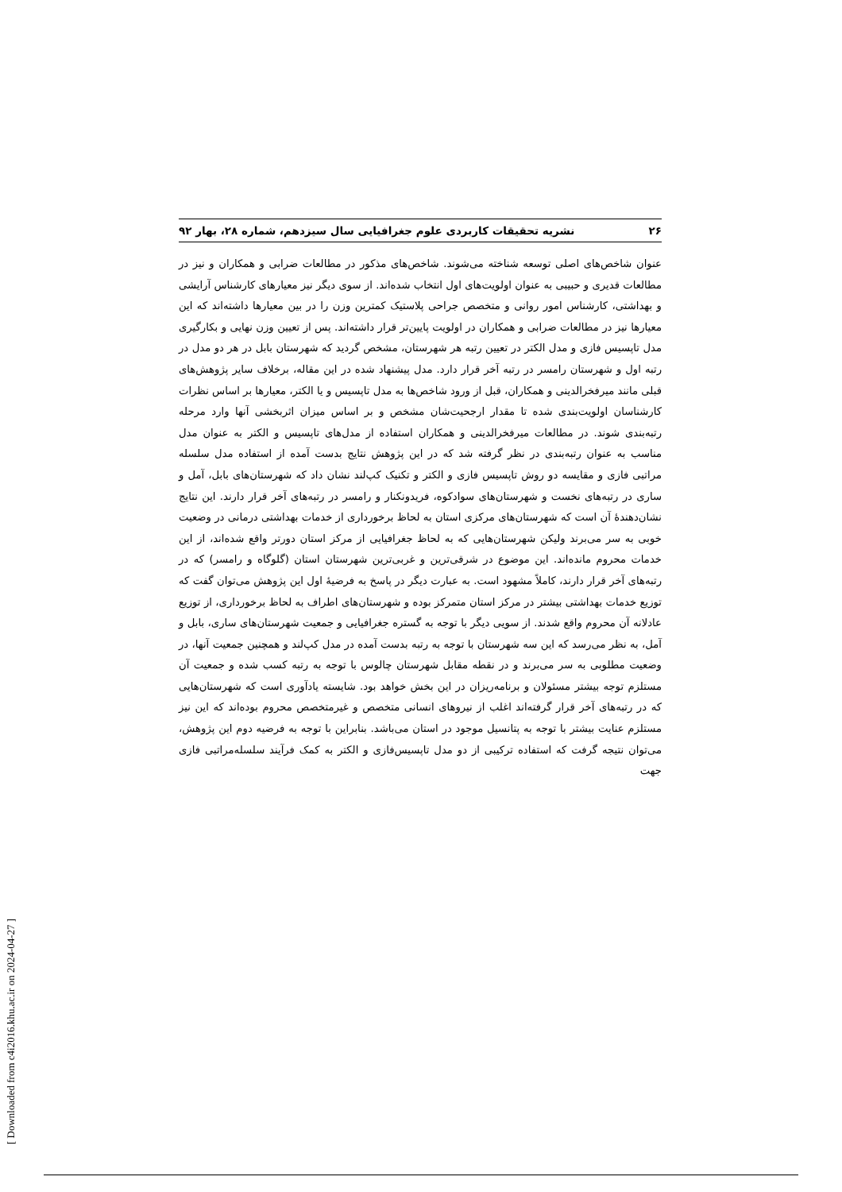۲۶ نشریه تحقیقات کاربردی علوم جغرافیایی سال سیزدهم، شماره ۲۸، بهار ۹۲
عنوان شاخص‌های اصلی توسعه شناخته می‌شوند. شاخص‌های مذکور در مطالعات ضرابی و همکاران و نیز در مطالعات قدیری و حبیبی به عنوان اولویت‌های اول انتخاب شده‌اند. از سوی دیگر نیز معیارهای کارشناس آرایشی و بهداشتی، کارشناس امور روانی و متخصص جراحی پلاستیک کمترین وزن را در بین معیارها داشته‌اند که این معیارها نیز در مطالعات ضرابی و همکاران در اولویت پایین‌تر قرار داشته‌اند. پس از تعیین وزن نهایی و بکارگیری مدل تاپسیس فازی و مدل الکتر در تعیین رتبه هر شهرستان، مشخص گردید که شهرستان بابل در هر دو مدل در رتبه اول و شهرستان رامسر در رتبه آخر قرار دارد. مدل پیشنهاد شده در این مقاله، برخلاف سایر پژوهش‌های قبلی مانند میرفخرالدینی و همکاران، قبل از ورود شاخص‌ها به مدل تاپسیس و یا الکتر، معیارها بر اساس نظرات کارشناسان اولویت‌بندی شده تا مقدار ارجحیت‌شان مشخص و بر اساس میزان اثربخشی آنها وارد مرحله رتبه‌بندی شوند. در مطالعات میرفخرالدینی و همکاران استفاده از مدل‌های تاپسیس و الکتر به عنوان مدل مناسب به عنوان رتبه‌بندی در نظر گرفته شد که در این پژوهش نتایج بدست آمده از استفاده مدل سلسله مراتبی فازی و مقایسه دو روش تاپسیس فازی و الکتر و تکنیک کپ‌لند نشان داد که شهرستان‌های بابل، آمل و ساری در رتبه‌های نخست و شهرستان‌های سوادکوه، فریدونکنار و رامسر در رتبه‌های آخر قرار دارند. این نتایج نشان‌دهندهٔ آن است که شهرستان‌های مرکزی استان به لحاظ برخورداری از خدمات بهداشتی درمانی در وضعیت خوبی به سر می‌برند ولیکن شهرستان‌هایی که به لحاظ جغرافیایی از مرکز استان دورتر واقع شده‌اند، از این خدمات محروم مانده‌اند. این موضوع در شرقی‌ترین و غربی‌ترین شهرستان استان (گلوگاه و رامسر) که در رتبه‌های آخر قرار دارند، کاملاً مشهود است. به عبارت دیگر در پاسخ به فرضیهٔ اول این پژوهش می‌توان گفت که توزیع خدمات بهداشتی بیشتر در مرکز استان متمرکز بوده و شهرستان‌های اطراف به لحاظ برخورداری، از توزیع عادلانه آن محروم واقع شدند. از سویی دیگر با توجه به گستره جغرافیایی و جمعیت شهرستان‌های ساری، بابل و آمل، به نظر می‌رسد که این سه شهرستان با توجه به رتبه بدست آمده در مدل کپ‌لند و همچنین جمعیت آنها، در وضعیت مطلوبی به سر می‌برند و در نقطه مقابل شهرستان چالوس با توجه به رتبه کسب شده و جمعیت آن مستلزم توجه بیشتر مسئولان و برنامه‌ریزان در این بخش خواهد بود. شایسته یادآوری است که شهرستان‌هایی که در رتبه‌های آخر قرار گرفته‌اند اغلب از نیروهای انسانی متخصص و غیرمتخصص محروم بوده‌اند که این نیز مستلزم عنایت بیشتر با توجه به پتانسیل موجود در استان می‌باشد. بنابراین با توجه به فرضیه دوم این پژوهش، می‌توان نتیجه گرفت که استفاده ترکیبی از دو مدل تاپسیس‌فازی و الکتر به کمک فرآیند سلسله‌مراتبی فازی جهت
[ Downloaded from c4i2016.khu.ac.ir on 2024-04-27 ]